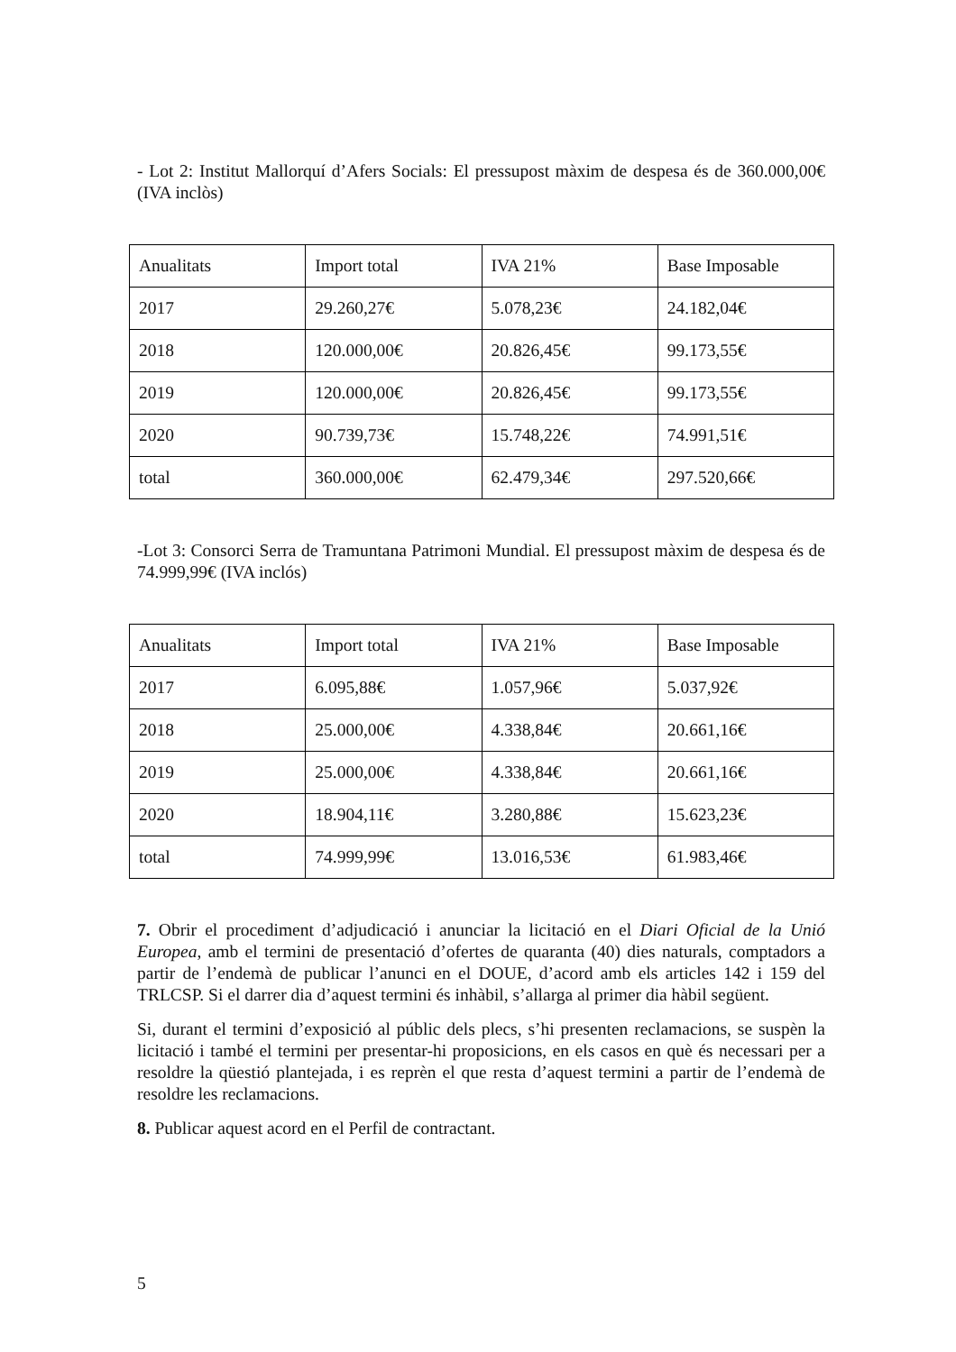- Lot 2: Institut Mallorquí d’Afers Socials: El pressupost màxim de despesa és de 360.000,00€ (IVA inclòs)
| Anualitats | Import total | IVA 21% | Base Imposable |
| 2017 | 29.260,27€ | 5.078,23€ | 24.182,04€ |
| 2018 | 120.000,00€ | 20.826,45€ | 99.173,55€ |
| 2019 | 120.000,00€ | 20.826,45€ | 99.173,55€ |
| 2020 | 90.739,73€ | 15.748,22€ | 74.991,51€ |
| total | 360.000,00€ | 62.479,34€ | 297.520,66€ |
-Lot 3: Consorci Serra de Tramuntana Patrimoni Mundial. El pressupost màxim de despesa és de 74.999,99€ (IVA inclós)
| Anualitats | Import total | IVA 21% | Base Imposable |
| 2017 | 6.095,88€ | 1.057,96€ | 5.037,92€ |
| 2018 | 25.000,00€ | 4.338,84€ | 20.661,16€ |
| 2019 | 25.000,00€ | 4.338,84€ | 20.661,16€ |
| 2020 | 18.904,11€ | 3.280,88€ | 15.623,23€ |
| total | 74.999,99€ | 13.016,53€ | 61.983,46€ |
7. Obrir el procediment d’adjudicació i anunciar la licitació en el Diari Oficial de la Unió Europea, amb el termini de presentació d’ofertes de quaranta (40) dies naturals, comptadors a partir de l’endemà de publicar l’anunci en el DOUE, d’acord amb els articles 142 i 159 del TRLCSP. Si el darrer dia d’aquest termini és inhàbil, s’allarga al primer dia hàbil següent.
Si, durant el termini d’exposició al públic dels plecs, s’hi presenten reclamacions, se suspèn la licitació i també el termini per presentar-hi proposicions, en els casos en què és necessari per a resoldre la qüestió plantejada, i es reprèn el que resta d’aquest termini a partir de l’endemà de resoldre les reclamacions.
8. Publicar aquest acord en el Perfil de contractant.
5